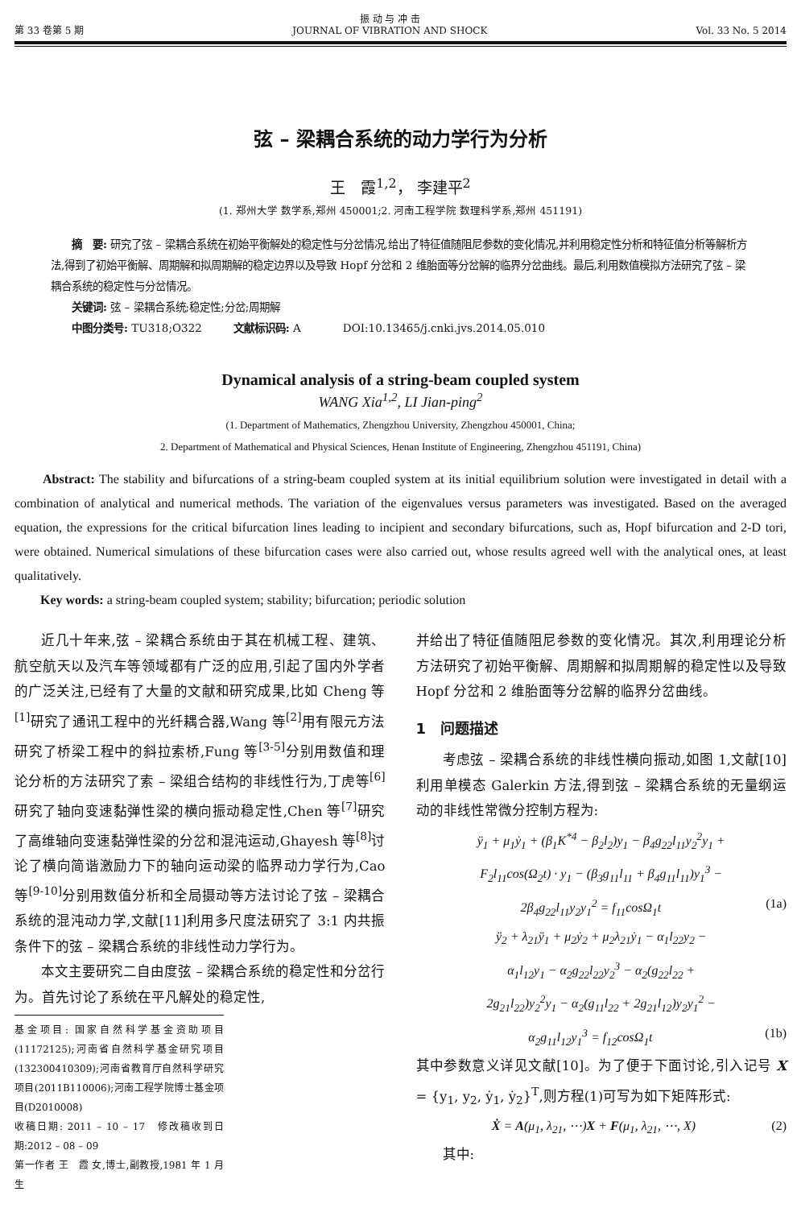第 33 卷第 5 期 振 动 与 冲 击
JOURNAL OF VIBRATION AND SHOCK Vol. 33 No. 5 2014
弦 – 梁耦合系统的动力学行为分析
王　霞<sup>1,2</sup>， 李建平<sup>2</sup>
(1. 郑州大学 数学系,郑州 450001;2. 河南工程学院 数理科学系,郑州 451191)
　　摘　要: 研究了弦 – 梁耦合系统在初始平衡解处的稳定性与分岔情况,给出了特征值随阻尼参数的变化情况,并利用稳定性分析和特征值分析等解析方法,得到了初始平衡解、周期解和拟周期解的稳定边界以及导致 Hopf 分岔和 2 维胎面等分岔解的临界分岔曲线。最后,利用数值模拟方法研究了弦 – 梁耦合系统的稳定性与分岔情况。
　　关键词: 弦 – 梁耦合系统;稳定性;分岔;周期解
　　中图分类号: TU318;O322　　　文献标识码: A　　　　DOI:10.13465/j.cnki.jvs.2014.05.010
Dynamical analysis of a string-beam coupled system
WANG Xia<sup>1,2</sup>, LI Jian-ping<sup>2</sup>
(1. Department of Mathematics, Zhengzhou University, Zhengzhou 450001, China;
2. Department of Mathematical and Physical Sciences, Henan Institute of Engineering, Zhengzhou 451191, China)
　　Abstract: The stability and bifurcations of a string-beam coupled system at its initial equilibrium solution were investigated in detail with a combination of analytical and numerical methods. The variation of the eigenvalues versus parameters was investigated. Based on the averaged equation, the expressions for the critical bifurcation lines leading to incipient and secondary bifurcations, such as, Hopf bifurcation and 2-D tori, were obtained. Numerical simulations of these bifurcation cases were also carried out, whose results agreed well with the analytical ones, at least qualitatively.
　　Key words: a string-beam coupled system; stability; bifurcation; periodic solution
近几十年来,弦 – 梁耦合系统由于其在机械工程、建筑、航空航天以及汽车等领域都有广泛的应用,引起了国内外学者的广泛关注,已经有了大量的文献和研究成果,比如 Cheng 等<sup>[1]</sup>研究了通讯工程中的光纤耦合器,Wang 等<sup>[2]</sup>用有限元方法研究了桥梁工程中的斜拉索桥,Fung 等<sup>[3-5]</sup>分别用数值和理论分析的方法研究了索 – 梁组合结构的非线性行为,丁虎等<sup>[6]</sup>研究了轴向变速黏弹性梁的横向振动稳定性,Chen 等<sup>[7]</sup>研究了高维轴向变速黏弹性梁的分岔和混沌运动,Ghayesh 等<sup>[8]</sup>讨论了横向简谐激励力下的轴向运动梁的临界动力学行为,Cao 等<sup>[9-10]</sup>分别用数值分析和全局摄动等方法讨论了弦 – 梁耦合系统的混沌动力学,文献[11]利用多尺度法研究了 3:1 内共振条件下的弦 – 梁耦合系统的非线性动力学行为。
本文主要研究二自由度弦 – 梁耦合系统的稳定性和分岔行为。首先讨论了系统在平凡解处的稳定性,
基金项目: 国家自然科学基金资助项目(11172125);河南省自然科学基金研究项目(132300410309);河南省教育厅自然科学研究项目(2011B110006);河南工程学院博士基金项目(D2010008)
收稿日期: 2011 – 10 – 17　修改稿收到日期:2012 – 08 – 09
第一作者 王　霞 女,博士,副教授,1981 年 1 月生
并给出了特征值随阻尼参数的变化情况。其次,利用理论分析方法研究了初始平衡解、周期解和拟周期解的稳定性以及导致 Hopf 分岔和 2 维胎面等分岔解的临界分岔曲线。
1　问题描述
考虑弦 – 梁耦合系统的非线性横向振动,如图 1,文献[10]利用单模态 Galerkin 方法,得到弦 – 梁耦合系统的无量纲运动的非线性常微分控制方程为:
ÿ<sub>1</sub> + μ<sub>1</sub>ẏ<sub>1</sub> + (β<sub>1</sub>K<sup>*4</sup> − β<sub>2</sub>l<sub>2</sub>)y<sub>1</sub> − β<sub>4</sub>g<sub>22</sub>l<sub>11</sub>y<sub>2</sub><sup>2</sup>y<sub>1</sub> +
F<sub>2</sub>l<sub>11</sub>cos(Ω<sub>2</sub>t) · y<sub>1</sub> − (β<sub>3</sub>g<sub>11</sub>l<sub>11</sub> + β<sub>4</sub>g<sub>11</sub>l<sub>11</sub>)y<sub>1</sub><sup>3</sup> −
2β<sub>4</sub>g<sub>22</sub>l<sub>11</sub>y<sub>2</sub>y<sub>1</sub><sup>2</sup> = f<sub>11</sub>cosΩ<sub>1</sub>t (1a)
ÿ<sub>2</sub> + λ<sub>21</sub>ÿ<sub>1</sub> + μ<sub>2</sub>ẏ<sub>2</sub> + μ<sub>2</sub>λ<sub>21</sub>ẏ<sub>1</sub> − α<sub>1</sub>l<sub>22</sub>y<sub>2</sub> −
α<sub>1</sub>l<sub>12</sub>y<sub>1</sub> − α<sub>2</sub>g<sub>22</sub>l<sub>22</sub>y<sub>2</sub><sup>3</sup> − α<sub>2</sub>(g<sub>22</sub>l<sub>22</sub> +
2g<sub>21</sub>l<sub>22</sub>)y<sub>2</sub><sup>2</sup>y<sub>1</sub> − α<sub>2</sub>(g<sub>11</sub>l<sub>22</sub> + 2g<sub>21</sub>l<sub>12</sub>)y<sub>2</sub>y<sub>1</sub><sup>2</sup> −
α<sub>2</sub>g<sub>11</sub>l<sub>12</sub>y<sub>1</sub><sup>3</sup> = f<sub>12</sub>cosΩ<sub>1</sub>t (1b)
其中参数意义详见文献[10]。为了便于下面讨论,引入记号 X = {y<sub>1</sub>, y<sub>2</sub>, ẏ<sub>1</sub>, ẏ<sub>2</sub>}<sup>T</sup>,则方程(1)可写为如下矩阵形式:
Ẋ = A(μ<sub>1</sub>, λ<sub>21</sub>, ⋯)X + F(μ<sub>1</sub>, λ<sub>21</sub>, ⋯, X) (2)
其中: